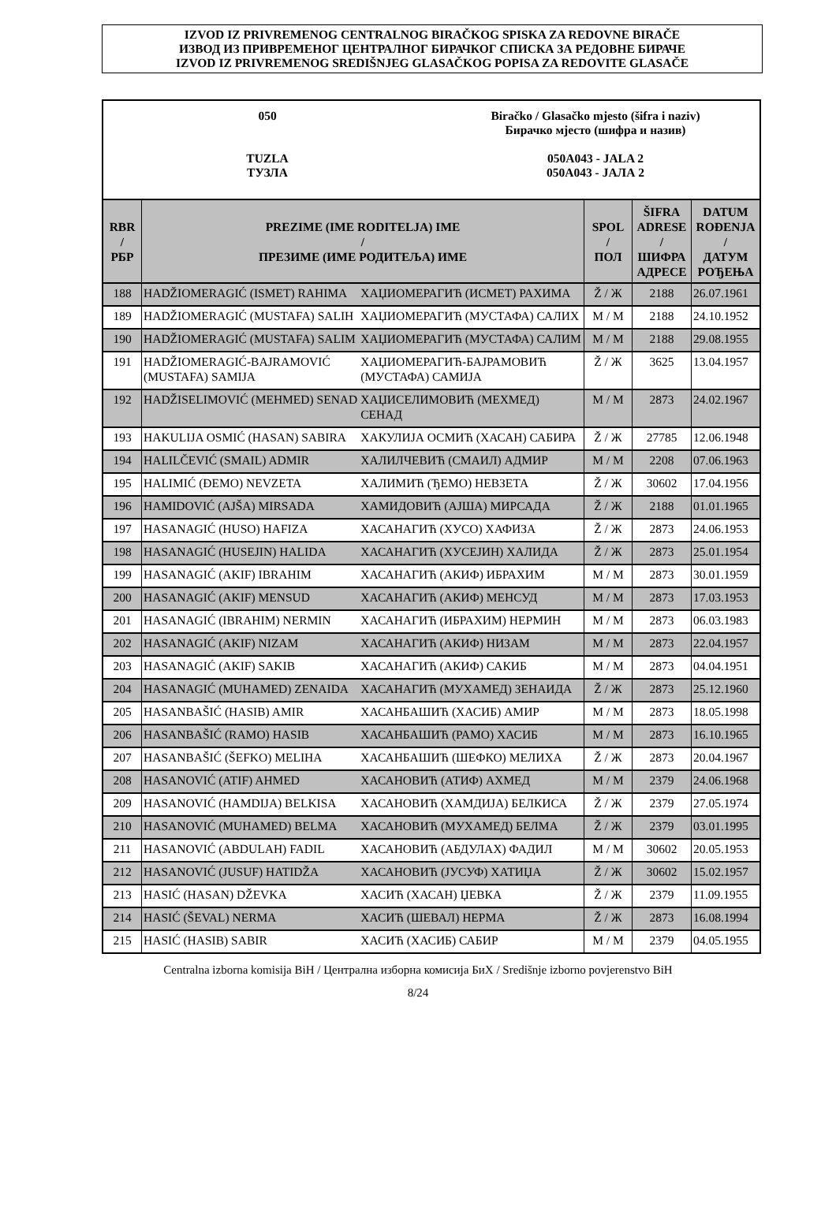IZVOD IZ PRIVREMENOG CENTRALNOG BIRAČKOG SPISKA ZA REDOVNE BIRAČE
ИЗВОД ИЗ ПРИВРЕМЕНОГ ЦЕНТРАЛНОГ БИРАЧКОГ СПИСКА ЗА РЕДОВНЕ БИРАЧЕ
IZVOD IZ PRIVREMENOG SREDIŠNJEG GLASAČKOG POPISA ZA REDOVITE GLASAČE
050
TUZLA
ТУЗЛА
Biračko / Glasačko mjesto (šifra i naziv)
Бирачко мјесто (шифра и назив)
050A043 - JALA 2
050A043 - ЈАЛА 2
| RBR / РБР | PREZIME (IME RODITELJA) IME / ПРЕЗИМЕ (ИМЕ РОДИТЕЉА) ИМЕ | | SPOL / ПОЛ | ŠIFRA ADRESE / ШИФРА АДРЕСЕ | DATUM ROĐENJA / ДАТУМ РОЂЕЊА |
| --- | --- | --- | --- | --- | --- |
| 188 | HADŽIOMERAGIĆ (ISMET) RAHIMA | ХАЏИОМЕРАГИЋ (ИСМЕТ) РАХИМА | Ž / Ж | 2188 | 26.07.1961 |
| 189 | HADŽIOMERAGIĆ (MUSTAFA) SALIH | ХАЏИОМЕРАГИЋ (МУСТАФА) САЛИХ | M / M | 2188 | 24.10.1952 |
| 190 | HADŽIOMERAGIĆ (MUSTAFA) SALIM | ХАЏИОМЕРАГИЋ (МУСТАФА) САЛИМ | M / M | 2188 | 29.08.1955 |
| 191 | HADŽIOMERAGIĆ-BAJRAMOVIĆ (MUSTAFA) SAMIJA | ХАЏИОМЕРАГИЋ-БАЈРАМОВИЋ (МУСТАФА) САМИЈА | Ž / Ж | 3625 | 13.04.1957 |
| 192 | HADŽISELIMOVIĆ (MEHMED) SENAD | ХАЏИСЕЛИМОВИЋ (МЕХМЕД) СЕНАД | M / M | 2873 | 24.02.1967 |
| 193 | HAKULIJA OSMIĆ (HASAN) SABIRA | ХАКУЛИЈА ОСМИЋ (ХАСАН) САБИРА | Ž / Ж | 27785 | 12.06.1948 |
| 194 | HALILČEVIĆ (SMAIL) ADMIR | ХАЛИЛЧЕВИЋ (СМАИЛ) АДМИР | M / M | 2208 | 07.06.1963 |
| 195 | HALIMIĆ (ĐEMO) NEVZETA | ХАЛИМИЋ (ЂЕМО) НЕВЗЕТА | Ž / Ж | 30602 | 17.04.1956 |
| 196 | HAMIDOVIĆ (AJŠA) MIRSADA | ХАМИДОВИЋ (АЈША) МИРСАДА | Ž / Ж | 2188 | 01.01.1965 |
| 197 | HASANAGIĆ (HUSO) HAFIZA | ХАСАНАГИЋ (ХУСО) ХАФИЗА | Ž / Ж | 2873 | 24.06.1953 |
| 198 | HASANAGIĆ (HUSEJIN) HALIDA | ХАСАНАГИЋ (ХУСЕЈИН) ХАЛИДА | Ž / Ж | 2873 | 25.01.1954 |
| 199 | HASANAGIĆ (AKIF) IBRAHIM | ХАСАНАГИЋ (АКИФ) ИБРАХИМ | M / M | 2873 | 30.01.1959 |
| 200 | HASANAGIĆ (AKIF) MENSUD | ХАСАНАГИЋ (АКИФ) МЕНСУД | M / M | 2873 | 17.03.1953 |
| 201 | HASANAGIĆ (IBRAHIM) NERMIN | ХАСАНАГИЋ (ИБРАХИМ) НЕРМИН | M / M | 2873 | 06.03.1983 |
| 202 | HASANAGIĆ (AKIF) NIZAM | ХАСАНАГИЋ (АКИФ) НИЗАМ | M / M | 2873 | 22.04.1957 |
| 203 | HASANAGIĆ (AKIF) SAKIB | ХАСАНАГИЋ (АКИФ) САКИБ | M / M | 2873 | 04.04.1951 |
| 204 | HASANAGIĆ (MUHAMED) ZENAIDA | ХАСАНАГИЋ (МУХАМЕД) ЗЕНАИДА | Ž / Ж | 2873 | 25.12.1960 |
| 205 | HASANBAŠIĆ (HASIB) AMIR | ХАСАНБАШИЋ (ХАСИБ) АМИР | M / M | 2873 | 18.05.1998 |
| 206 | HASANBAŠIĆ (RAMO) HASIB | ХАСАНБАШИЋ (РАМО) ХАСИБ | M / M | 2873 | 16.10.1965 |
| 207 | HASANBAŠIĆ (ŠEFKO) MELIHA | ХАСАНБАШИЋ (ШЕФКО) МЕЛИХА | Ž / Ж | 2873 | 20.04.1967 |
| 208 | HASANOVIĆ (ATIF) AHMED | ХАСАНОВИЋ (АТИФ) АХМЕД | M / M | 2379 | 24.06.1968 |
| 209 | HASANOVIĆ (HAMDIJA) BELKISA | ХАСАНОВИЋ (ХАМДИЈА) БЕЛКИСА | Ž / Ж | 2379 | 27.05.1974 |
| 210 | HASANOVIĆ (MUHAMED) BELMA | ХАСАНОВИЋ (МУХАМЕД) БЕЛМА | Ž / Ж | 2379 | 03.01.1995 |
| 211 | HASANOVIĆ (ABDULAH) FADIL | ХАСАНОВИЋ (АБДУЛАХ) ФАДИЛ | M / M | 30602 | 20.05.1953 |
| 212 | HASANOVIĆ (JUSUF) HATIDŽA | ХАСАНОВИЋ (ЈУСУФ) ХАТИЏА | Ž / Ж | 30602 | 15.02.1957 |
| 213 | HASIĆ (HASAN) DŽEVKA | ХАСИЋ (ХАСАН) ЏЕВКА | Ž / Ж | 2379 | 11.09.1955 |
| 214 | HASIĆ (ŠEVAL) NERMA | ХАСИЋ (ШЕВАЛ) НЕРМА | Ž / Ж | 2873 | 16.08.1994 |
| 215 | HASIĆ (HASIB) SABIR | ХАСИЋ (ХАСИБ) САБИР | M / M | 2379 | 04.05.1955 |
Centralna izborna komisija BiH / Централна изборна комисија БиХ / Središnje izborno povjerenstvo BiH
8/24